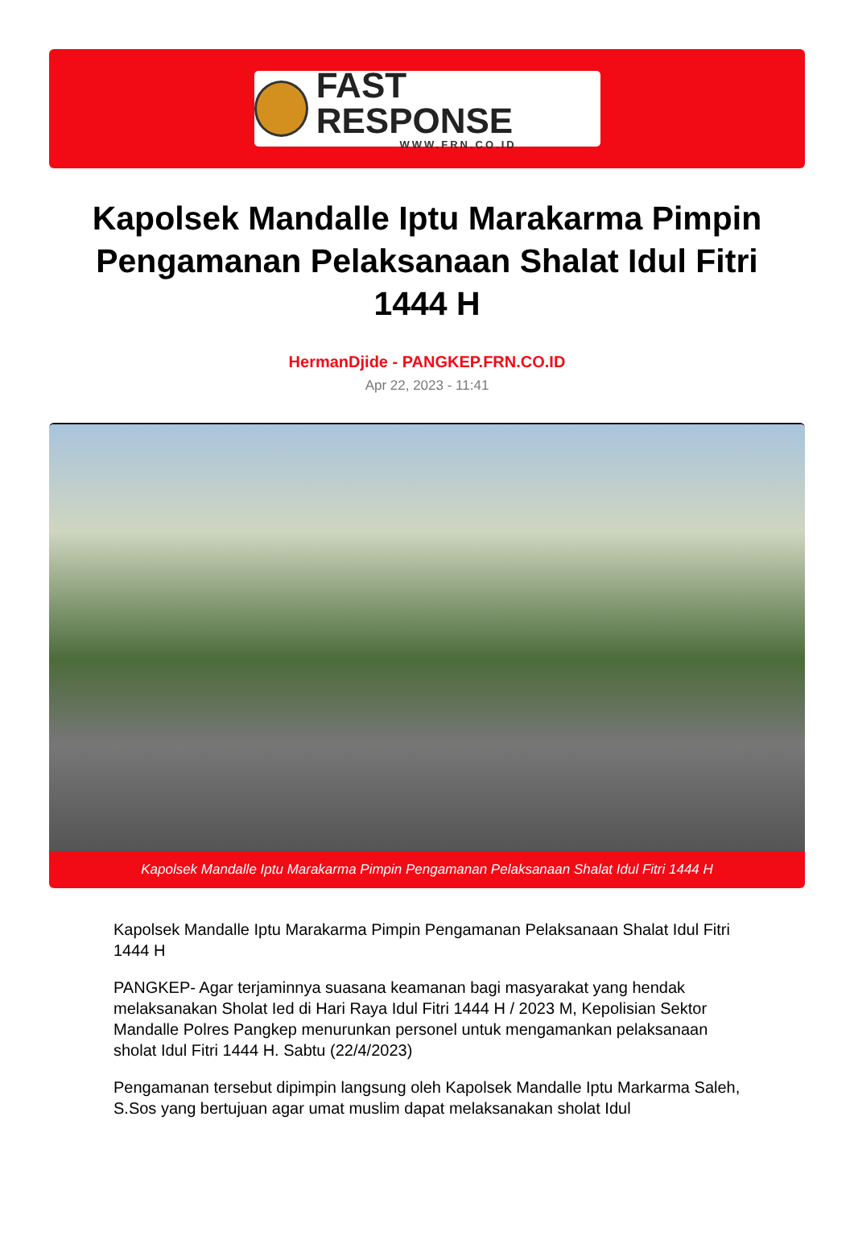FAST RESPONSE
WWW.FRN.CO.ID
Kapolsek Mandalle Iptu Marakarma Pimpin Pengamanan Pelaksanaan Shalat Idul Fitri 1444 H
HermanDjide - PANGKEP.FRN.CO.ID
Apr 22, 2023 - 11:41
Kapolsek Mandalle Iptu Marakarma Pimpin Pengamanan Pelaksanaan Shalat Idul Fitri 1444 H
Kapolsek Mandalle Iptu Marakarma Pimpin Pengamanan Pelaksanaan Shalat Idul Fitri 1444 H
PANGKEP- Agar terjaminnya suasana keamanan bagi masyarakat yang hendak melaksanakan Sholat Ied di Hari Raya Idul Fitri 1444 H / 2023 M, Kepolisian Sektor Mandalle Polres Pangkep menurunkan personel untuk mengamankan pelaksanaan sholat Idul Fitri 1444 H. Sabtu (22/4/2023)
Pengamanan tersebut dipimpin langsung oleh Kapolsek Mandalle Iptu Markarma Saleh, S.Sos yang bertujuan agar umat muslim dapat melaksanakan sholat Idul